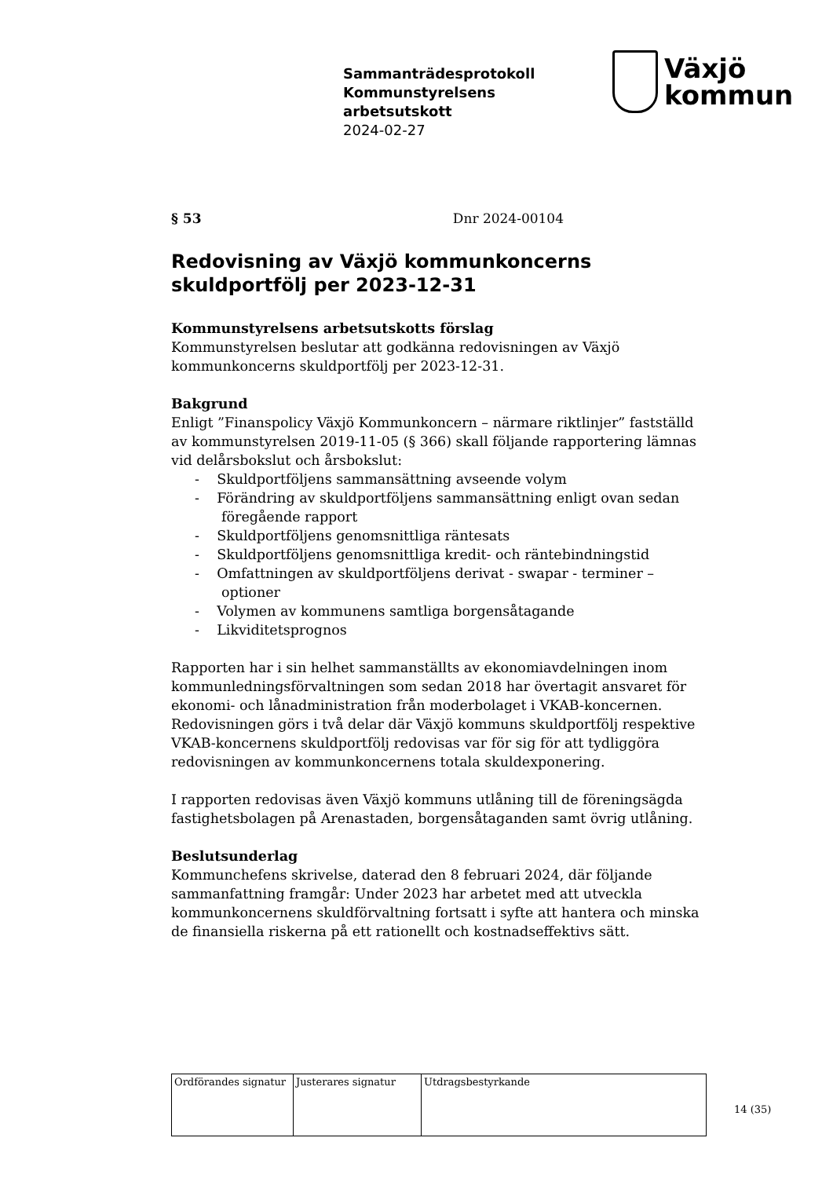Sammanträdesprotokoll
Kommunstyrelsens
arbetsutskott
2024-02-27
Växjö
kommun
§ 53 Dnr 2024-00104
Redovisning av Växjö kommunkoncerns skuldportfölj per 2023-12-31
Kommunstyrelsens arbetsutskotts förslag
Kommunstyrelsen beslutar att godkänna redovisningen av Växjö kommunkoncerns skuldportfölj per 2023-12-31.
Bakgrund
Enligt ”Finanspolicy Växjö Kommunkoncern – närmare riktlinjer” fastställd av kommunstyrelsen 2019-11-05 (§ 366) skall följande rapportering lämnas vid delårsbokslut och årsbokslut:
- Skuldportföljens sammansättning avseende volym
- Förändring av skuldportföljens sammansättning enligt ovan sedan föregående rapport
- Skuldportföljens genomsnittliga räntesats
- Skuldportföljens genomsnittliga kredit- och räntebindningstid
- Omfattningen av skuldportföljens derivat - swapar - terminer – optioner
- Volymen av kommunens samtliga borgensåtagande
- Likviditetsprognos
Rapporten har i sin helhet sammanställts av ekonomiavdelningen inom kommunledningsförvaltningen som sedan 2018 har övertagit ansvaret för ekonomi- och lånadministration från moderbolaget i VKAB-koncernen. Redovisningen görs i två delar där Växjö kommuns skuldportfölj respektive VKAB-koncernens skuldportfölj redovisas var för sig för att tydliggöra redovisningen av kommunkoncernens totala skuldexponering.
I rapporten redovisas även Växjö kommuns utlåning till de föreningsägda fastighetsbolagen på Arenastaden, borgensåtaganden samt övrig utlåning.
Beslutsunderlag
Kommunchefens skrivelse, daterad den 8 februari 2024, där följande sammanfattning framgår: Under 2023 har arbetet med att utveckla kommunkoncernens skuldförvaltning fortsatt i syfte att hantera och minska de finansiella riskerna på ett rationellt och kostnadseffektivs sätt.
| Ordförandes signatur | Justerares signatur | Utdragsbestyrkande |
14 (35)